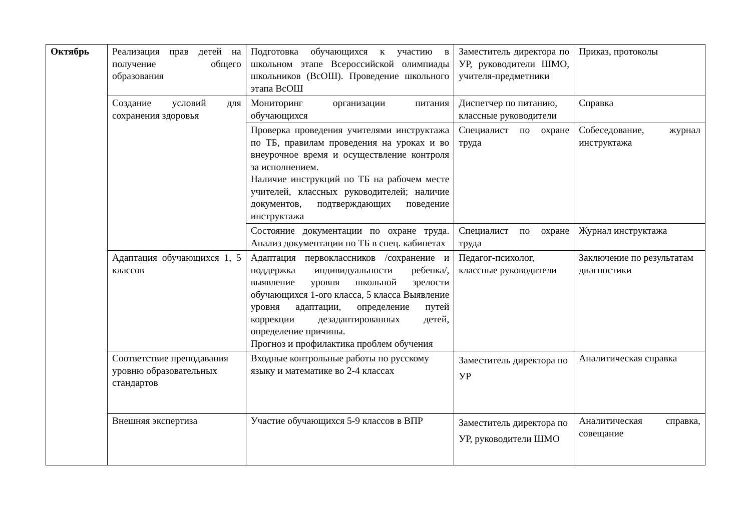| Октябрь | Реализация прав детей на получение общего образования | Подготовка обучающихся к участию в школьном этапе Всероссийской олимпиады школьников (ВсОШ). Проведение школьного этапа ВсОШ | Заместитель директора по УР, руководители ШМО, учителя-предметники | Приказ, протоколы |
| | Создание условий для сохранения здоровья | Мониторинг организации питания обучающихся | Диспетчер по питанию, классные руководители | Справка |
| | | Проверка проведения учителями инструктажа по ТБ, правилам проведения на уроках и во внеурочное время и осуществление контроля за исполнением. Наличие инструкций по ТБ на рабочем месте учителей, классных руководителей; наличие документов, подтверждающих поведение инструктажа | Специалист по охране труда | Собеседование, журнал инструктажа |
| | | Состояние документации по охране труда. Анализ документации по ТБ в спец. кабинетах | Специалист по охране труда | Журнал инструктажа |
| | Адаптация обучающихся 1, 5 классов | Адаптация первоклассников /сохранение и поддержка индивидуальности ребенка/, выявление уровня школьной зрелости обучающихся 1-ого класса, 5 класса Выявление уровня адаптации, определение путей коррекции дезадаптированных детей, определение причины. Прогноз и профилактика проблем обучения | Педагог-психолог, классные руководители | Заключение по результатам диагностики |
| | Соответствие преподавания уровню образовательных стандартов | Входные контрольные работы по русскому языку и математике во 2-4 классах | Заместитель директора по УР | Аналитическая справка |
| | Внешняя экспертиза | Участие обучающихся 5-9 классов в ВПР | Заместитель директора по УР, руководители ШМО | Аналитическая справка, совещание |